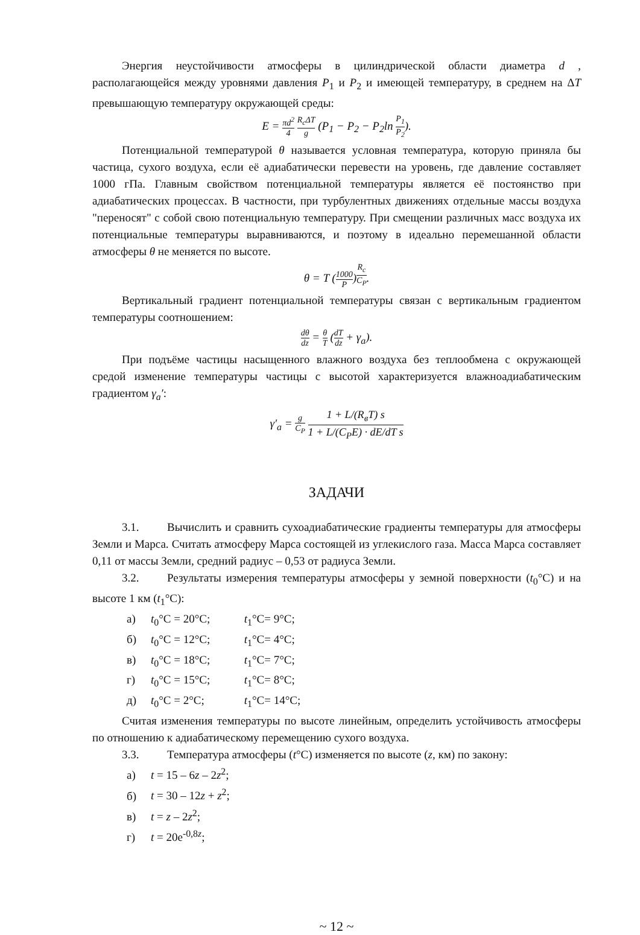Энергия неустойчивости атмосферы в цилиндрической области диаметра d , располагающейся между уровнями давления P<sub>1</sub> и P<sub>2</sub> и имеющей температуру, в среднем на ΔT превышающую температуру окружающей среды:
E = πd<sup>2</sup> 4 R<sub>c</sub>ΔT g (P<sub>1</sub> − P<sub>2</sub> − P<sub>2</sub>ln P<sub>1</sub> P<sub>2</sub>).
Потенциальной температурой θ называется условная температура, которую приняла бы частица, сухого воздуха, если её адиабатически перевести на уровень, где давление составляет 1000 гПа. Главным свойством потенциальной температуры является её постоянство при адиабатических процессах. В частности, при турбулентных движениях отдельные массы воздуха "переносят" с собой свою потенциальную температуру. При смещении различных масс воздуха их потенциальные температуры выравниваются, и поэтому в идеально перемешанной области атмосферы θ не меняется по высоте.
θ = T (1000 P)<sup>R<sub>c</sub> C<sub>P</sub></sup>.
Вертикальный градиент потенциальной температуры связан с вертикальным градиентом температуры соотношением:
dθ dz = θ T (dT dz + γ<sub>a</sub>).
При подъёме частицы насыщенного влажного воздуха без теплообмена с окружающей средой изменение температуры частицы с высотой характеризуется влажноадиабатическим градиентом γ<sub>a</sub>′:
γ′<sub>a</sub> = g C<sub>P</sub> 1 + L/(R<sub>в</sub>T) s 1 + L/(C<sub>P</sub>E) · dE/dT s
ЗАДАЧИ
3.1. Вычислить и сравнить сухоадиабатические градиенты температуры для атмосферы Земли и Марса. Считать атмосферу Марса состоящей из углекислого газа. Масса Марса составляет 0,11 от массы Земли, средний радиус – 0,53 от радиуса Земли.
3.2. Результаты измерения температуры атмосферы у земной поверхности (t<sub>0</sub>°C) и на высоте 1 км (t<sub>1</sub>°C):
а) t<sub>0</sub>°C = 20°C; t<sub>1</sub>°C= 9°C;
б) t<sub>0</sub>°C = 12°C; t<sub>1</sub>°C= 4°C;
в) t<sub>0</sub>°C = 18°C; t<sub>1</sub>°C= 7°C;
г) t<sub>0</sub>°C = 15°C; t<sub>1</sub>°C= 8°C;
д) t<sub>0</sub>°C = 2°C; t<sub>1</sub>°C= 14°C;
Считая изменения температуры по высоте линейным, определить устойчивость атмосферы по отношению к адиабатическому перемещению сухого воздуха.
3.3. Температура атмосферы (t°C) изменяется по высоте (z, км) по закону:
а) t = 15 – 6z – 2z<sup>2</sup>;
б) t = 30 – 12z + z<sup>2</sup>;
в) t = z – 2z<sup>2</sup>;
г) t = 20e<sup>-0,8z</sup>;
~ 12 ~